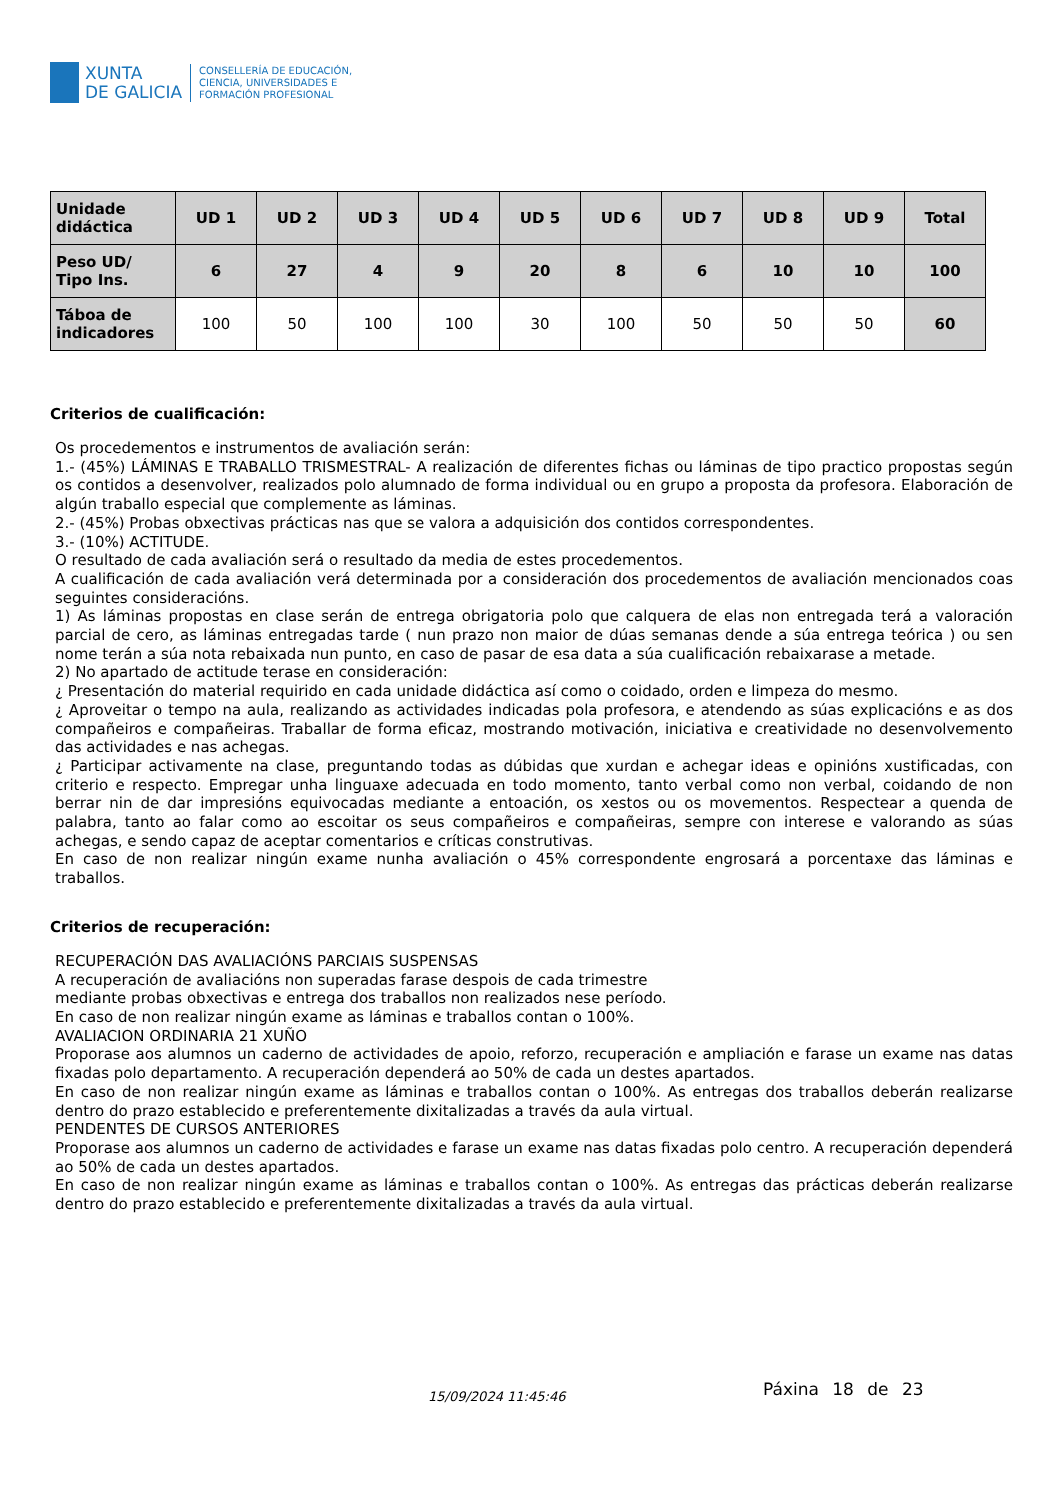XUNTA
DE GALICIA
CONSELLERÍA DE EDUCACIÓN,
CIENCIA, UNIVERSIDADES E
FORMACIÓN PROFESIONAL
| Unidade didáctica | UD 1 | UD 2 | UD 3 | UD 4 | UD 5 | UD 6 | UD 7 | UD 8 | UD 9 | Total |
| --- | --- | --- | --- | --- | --- | --- | --- | --- | --- | --- |
| Peso UD/ Tipo Ins. | 6 | 27 | 4 | 9 | 20 | 8 | 6 | 10 | 10 | 100 |
| Táboa de indicadores | 100 | 50 | 100 | 100 | 30 | 100 | 50 | 50 | 50 | 60 |
Criterios de cualificación:
Os procedementos e instrumentos de avaliación serán:
1.- (45%) LÁMINAS E TRABALLO TRISMESTRAL- A realización de diferentes fichas ou láminas de tipo practico propostas según os contidos a desenvolver, realizados polo alumnado de forma individual ou en grupo a proposta da profesora. Elaboración de algún traballo especial que complemente as láminas.
2.- (45%) Probas obxectivas prácticas nas que se valora a adquisición dos contidos correspondentes.
3.- (10%) ACTITUDE.
O resultado de cada avaliación será o resultado da media de estes procedementos.
A cualificación de cada avaliación verá determinada por a consideración dos procedementos de avaliación mencionados coas seguintes consideracións.
1) As láminas propostas en clase serán de entrega obrigatoria polo que calquera de elas non entregada terá a valoración parcial de cero, as láminas entregadas tarde ( nun prazo non maior de dúas semanas dende a súa entrega teórica ) ou sen nome terán a súa nota rebaixada nun punto, en caso de pasar de esa data a súa cualificación rebaixarase a metade.
2) No apartado de actitude terase en consideración:
¿ Presentación do material requirido en cada unidade didáctica así como o coidado, orden e limpeza do mesmo.
¿ Aproveitar o tempo na aula, realizando as actividades indicadas pola profesora, e atendendo as súas explicacións e as dos compañeiros e compañeiras. Traballar de forma eficaz, mostrando motivación, iniciativa e creatividade no desenvolvemento das actividades e nas achegas.
¿ Participar activamente na clase, preguntando todas as dúbidas que xurdan e achegar ideas e opinións xustificadas, con criterio e respecto. Empregar unha linguaxe adecuada en todo momento, tanto verbal como non verbal, coidando de non berrar nin de dar impresións equivocadas mediante a entoación, os xestos ou os movementos. Respectear a quenda de palabra, tanto ao falar como ao escoitar os seus compañeiros e compañeiras, sempre con interese e valorando as súas achegas, e sendo capaz de aceptar comentarios e críticas construtivas.
En caso de non realizar ningún exame nunha avaliación o 45% correspondente engrosará a porcentaxe das láminas e traballos.
Criterios de recuperación:
RECUPERACIÓN DAS AVALIACIÓNS PARCIAIS SUSPENSAS
A recuperación de avaliacións non superadas farase despois de cada trimestre
mediante probas obxectivas e entrega dos traballos non realizados nese período.
En caso de non realizar ningún exame as láminas e traballos contan o 100%.
AVALIACION ORDINARIA 21 XUÑO
Proporase aos alumnos un caderno de actividades de apoio, reforzo, recuperación e ampliación e farase un exame nas datas fixadas polo departamento. A recuperación dependerá ao 50% de cada un destes apartados.
En caso de non realizar ningún exame as láminas e traballos contan o 100%. As entregas dos traballos deberán realizarse dentro do prazo establecido e preferentemente dixitalizadas a través da aula virtual.
PENDENTES DE CURSOS ANTERIORES
Proporase aos alumnos un caderno de actividades e farase un exame nas datas fixadas polo centro. A recuperación dependerá ao 50% de cada un destes apartados.
En caso de non realizar ningún exame as láminas e traballos contan o 100%. As entregas das prácticas deberán realizarse dentro do prazo establecido e preferentemente dixitalizadas a través da aula virtual.
15/09/2024 11:45:46 Páxina 18 de 23